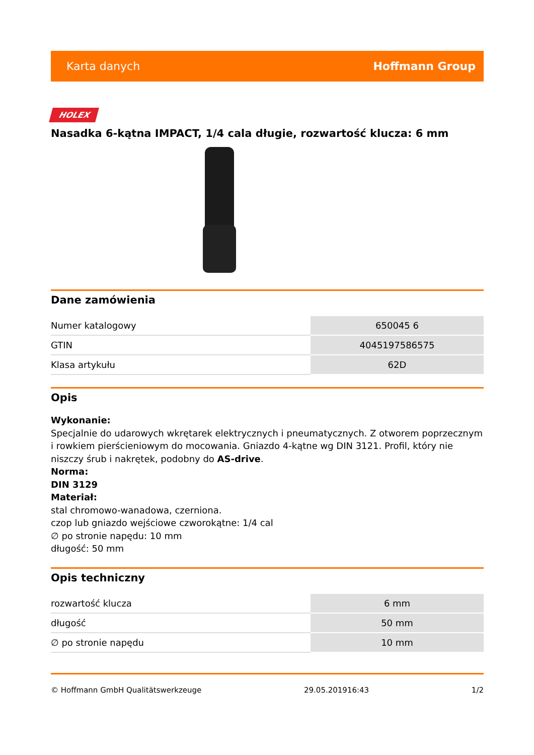Karta danych Hoffmann Group
HOLEX
Nasadka 6-kątna IMPACT, 1/4 cala długie, rozwartość klucza: 6 mm
Dane zamówienia
| Numer katalogowy | 650045 6 |
| GTIN | 4045197586575 |
| Klasa artykułu | 62D |
Opis
Wykonanie:
Specjalnie do udarowych wkrętarek elektrycznych i pneumatycznych. Z otworem poprzecznym i rowkiem pierścieniowym do mocowania. Gniazdo 4-kątne wg DIN 3121. Profil, który nie niszczy śrub i nakrętek, podobny do AS-drive.
Norma:
DIN 3129
Materiał:
stal chromowo-wanadowa, czerniona.
czop lub gniazdo wejściowe czworokątne: 1/4 cal
∅ po stronie napędu: 10 mm
długość: 50 mm
Opis techniczny
| rozwartość klucza | 6 mm |
| długość | 50 mm |
| ∅ po stronie napędu | 10 mm |
© Hoffmann GmbH Qualitätswerkzeuge 29.05.201916:43 1/2